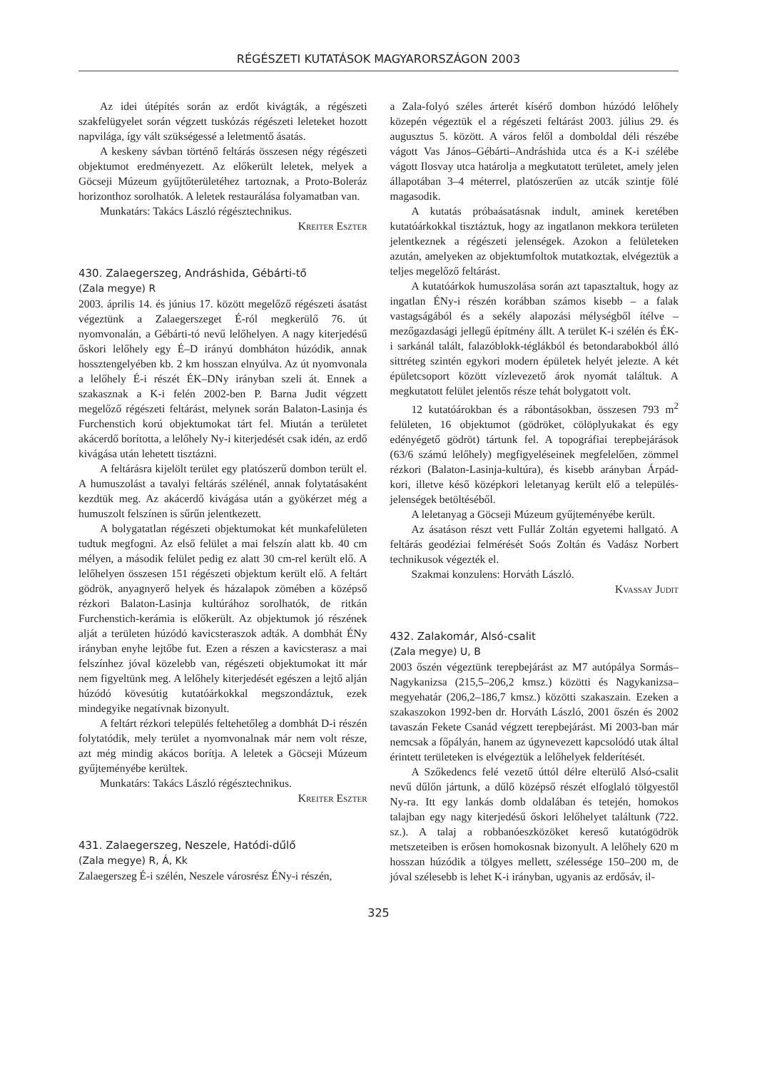RÉGÉSZETI KUTATÁSOK MAGYARORSZÁGON 2003
Az idei útépítés során az erdőt kivágták, a régészeti szakfelügyelet során végzett tuskózás régészeti leleteket hozott napvilága, így vált szükségessé a leletmentő ásatás.
A keskeny sávban történő feltárás összesen négy régészeti objektumot eredményezett. Az előkerült leletek, melyek a Göcseji Múzeum gyűjtőterületéhez tartoznak, a Proto-Boleráz horizonthoz sorolhatók. A leletek restaurálása folyamatban van.
Munkatárs: Takács László régésztechnikus.
Kreiter Eszter
430. Zalaegerszeg, Andráshida, Gébárti-tő
(Zala megye) R
2003. április 14. és június 17. között megelőző régészeti ásatást végeztünk a Zalaegerszeget É-ról megkerülő 76. út nyomvonalán, a Gébárti-tó nevű lelőhelyen. A nagy kiterjedésű őskori lelőhely egy É–D irányú dombháton húzódik, annak hossztengelyében kb. 2 km hosszan elnyúlva. Az út nyomvonala a lelőhely É-i részét ÉK–DNy irányban szeli át. Ennek a szakasznak a K-i felén 2002-ben P. Barna Judit végzett megelőző régészeti feltárást, melynek során Balaton-Lasinja és Furchenstich korú objektumokat tárt fel. Miután a területet akácerdő borította, a lelőhely Ny-i kiterjedését csak idén, az erdő kivágása után lehetett tisztázni.
A feltárásra kijelölt terület egy platószerű dombon terült el. A humuszolást a tavalyi feltárás szélénél, annak folytatásaként kezdtük meg. Az akácerdő kivágása után a gyökérzet még a humuszolt felszínen is sűrűn jelentkezett.
A bolygatatlan régészeti objektumokat két munkafelületen tudtuk megfogni. Az első felület a mai felszín alatt kb. 40 cm mélyen, a második felület pedig ez alatt 30 cm-rel került elő. A lelőhelyen összesen 151 régészeti objektum került elő. A feltárt gödrök, anyagnyerő helyek és házalapok zömében a középső rézkori Balaton-Lasinja kultúrához sorolhatók, de ritkán Furchenstich-kerámia is előkerült. Az objektumok jó részének alját a területen húzódó kavicsteraszok adták. A dombhát ÉNy irányban enyhe lejtőbe fut. Ezen a részen a kavicsterasz a mai felszínhez jóval közelebb van, régészeti objektumokat itt már nem figyeltünk meg. A lelőhely kiterjedését egészen a lejtő alján húzódó kövesútig kutatóárkokkal megszondáztuk, ezek mindegyike negatívnak bizonyult.
A feltárt rézkori település feltehetőleg a dombhát D-i részén folytatódik, mely terület a nyomvonalnak már nem volt része, azt még mindig akácos borítja. A leletek a Göcseji Múzeum gyűjteményébe kerültek.
Munkatárs: Takács László régésztechnikus.
Kreiter Eszter
431. Zalaegerszeg, Neszele, Hatódi-dűlő
(Zala megye) R, Á, Kk
Zalaegerszeg É-i szélén, Neszele városrész ÉNy-i részén,
a Zala-folyó széles árterét kísérő dombon húzódó lelőhely közepén végeztük el a régészeti feltárást 2003. július 29. és augusztus 5. között. A város felől a domboldal déli részébe vágott Vas János–Gébárti–Andráshida utca és a K-i szélébe vágott Ilosvay utca határolja a megkutatott területet, amely jelen állapotában 3–4 méterrel, platószerűen az utcák szintje fölé magasodik.
A kutatás próbaásatásnak indult, aminek keretében kutatóárkokkal tisztáztuk, hogy az ingatlanon mekkora területen jelentkeznek a régészeti jelenségek. Azokon a felületeken azután, amelyeken az objektumfoltok mutatkoztak, elvégeztük a teljes megelőző feltárást.
A kutatóárkok humuszolása során azt tapasztaltuk, hogy az ingatlan ÉNy-i részén korábban számos kisebb – a falak vastagságából és a sekély alapozási mélységből ítélve – mezőgazdasági jellegű építmény állt. A terület K-i szélén és ÉK-i sarkánál talált, falazóblokk-téglákból és betondarabokból álló sittréteg szintén egykori modern épületek helyét jelezte. A két épületcsoport között vízlevezető árok nyomát találtuk. A megkutatott felület jelentős része tehát bolygatott volt.
12 kutatóárokban és a rábontásokban, összesen 793 m<sup>2</sup> felületen, 16 objektumot (gödröket, cölöplyukakat és egy edényégető gödröt) tártunk fel. A topográfiai terepbejárások (63/6 számú lelőhely) megfigyeléseinek megfelelően, zömmel rézkori (Balaton-Lasinja-kultúra), és kisebb arányban Árpád-kori, illetve késő középkori leletanyag került elő a település-jelenségek betöltéséből.
A leletanyag a Göcseji Múzeum gyűjteményébe került.
Az ásatáson részt vett Fullár Zoltán egyetemi hallgató. A feltárás geodéziai felmérését Soós Zoltán és Vadász Norbert technikusok végezték el.
Szakmai konzulens: Horváth László.
Kvassay Judit
432. Zalakomár, Alsó-csalit
(Zala megye) U, B
2003 őszén végeztünk terepbejárást az M7 autópálya Sormás–Nagykanizsa (215,5–206,2 kmsz.) közötti és Nagykanizsa–megyehatár (206,2–186,7 kmsz.) közötti szakaszain. Ezeken a szakaszokon 1992-ben dr. Horváth László, 2001 őszén és 2002 tavaszán Fekete Csanád végzett terepbejárást. Mi 2003-ban már nemcsak a főpályán, hanem az úgynevezett kapcsolódó utak által érintett területeken is elvégeztük a lelőhelyek felderítését.
A Szőkedencs felé vezető úttól délre elterülő Alsó-csalit nevű dűlőn jártunk, a dűlő középső részét elfoglaló tölgyestől Ny-ra. Itt egy lankás domb oldalában és tetején, homokos talajban egy nagy kiterjedésű őskori lelőhelyet találtunk (722. sz.). A talaj a robbanóeszközöket kereső kutatógödrök metszeteiben is erősen homokosnak bizonyult. A lelőhely 620 m hosszan húzódik a tölgyes mellett, szélessége 150–200 m, de jóval szélesebb is lehet K-i irányban, ugyanis az erdősáv, il-
325